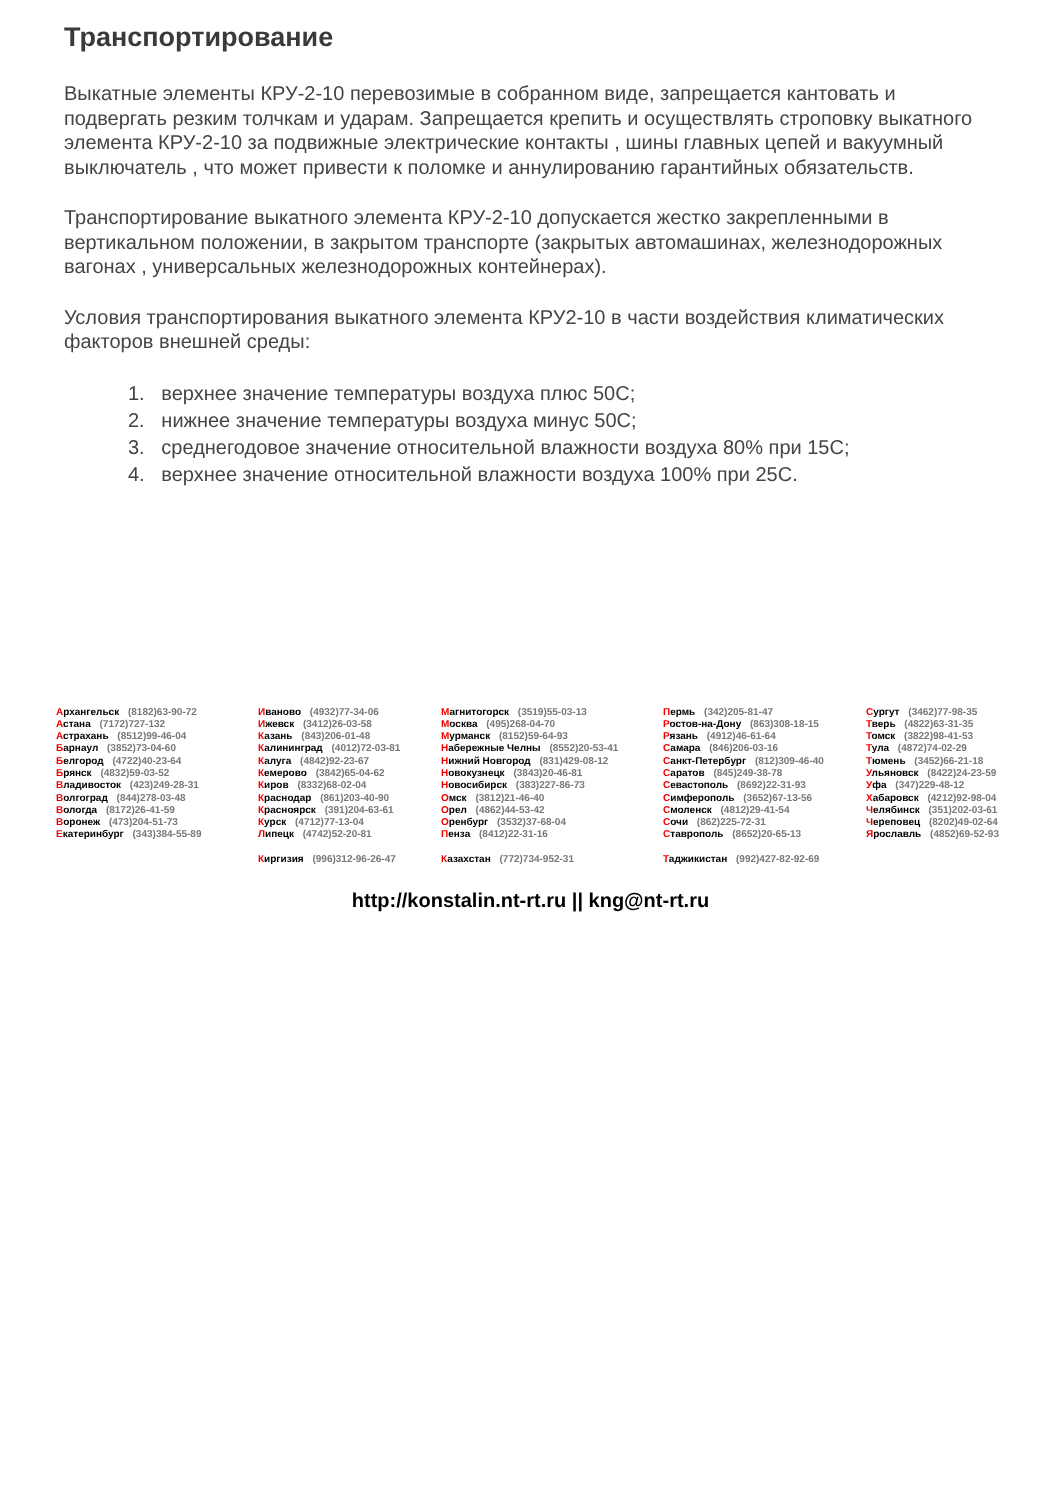Транспортирование
Выкатные элементы КРУ-2-10 перевозимые в собранном виде, запрещается кантовать и подвергать резким толчкам и ударам. Запрещается крепить и осуществлять строповку выкатного элемента КРУ-2-10 за подвижные электрические контакты , шины главных цепей и вакуумный выключатель , что может привести к поломке и аннулированию гарантийных обязательств.
Транспортирование выкатного элемента КРУ-2-10 допускается жестко закрепленными в вертикальном положении, в закрытом транспорте (закрытых автомашинах, железнодорожных вагонах , универсальных железнодорожных контейнерах).
Условия транспортирования выкатного элемента КРУ2-10 в части воздействия климатических факторов внешней среды:
1. верхнее значение температуры воздуха плюс 50С;
2. нижнее значение температуры воздуха минус 50С;
3. среднегодовое значение относительной влажности воздуха 80% при 15С;
4. верхнее значение относительной влажности воздуха 100% при 25С.
Архангельск (8182)63-90-72
Астана (7172)727-132
Астрахань (8512)99-46-04
Барнаул (3852)73-04-60
Белгород (4722)40-23-64
Брянск (4832)59-03-52
Владивосток (423)249-28-31
Волгоград (844)278-03-48
Вологда (8172)26-41-59
Воронеж (473)204-51-73
Екатеринбург (343)384-55-89
Иваново (4932)77-34-06
Ижевск (3412)26-03-58
Казань (843)206-01-48
Калининград (4012)72-03-81
Калуга (4842)92-23-67
Кемерово (3842)65-04-62
Киров (8332)68-02-04
Краснодар (861)203-40-90
Красноярск (391)204-63-61
Курск (4712)77-13-04
Липецк (4742)52-20-81
Киргизия (996)312-96-26-47
Магнитогорск (3519)55-03-13
Москва (495)268-04-70
Мурманск (8152)59-64-93
Набережные Челны (8552)20-53-41
Нижний Новгород (831)429-08-12
Новокузнецк (3843)20-46-81
Новосибирск (383)227-86-73
Омск (3812)21-46-40
Орел (4862)44-53-42
Оренбург (3532)37-68-04
Пенза (8412)22-31-16
Казахстан (772)734-952-31
Пермь (342)205-81-47
Ростов-на-Дону (863)308-18-15
Рязань (4912)46-61-64
Самара (846)206-03-16
Санкт-Петербург (812)309-46-40
Саратов (845)249-38-78
Севастополь (8692)22-31-93
Симферополь (3652)67-13-56
Смоленск (4812)29-41-54
Сочи (862)225-72-31
Ставрополь (8652)20-65-13
Таджикистан (992)427-82-92-69
Сургут (3462)77-98-35
Тверь (4822)63-31-35
Томск (3822)98-41-53
Тула (4872)74-02-29
Тюмень (3452)66-21-18
Ульяновск (8422)24-23-59
Уфа (347)229-48-12
Хабаровск (4212)92-98-04
Челябинск (351)202-03-61
Череповец (8202)49-02-64
Ярославль (4852)69-52-93
http://konstalin.nt-rt.ru || kng@nt-rt.ru